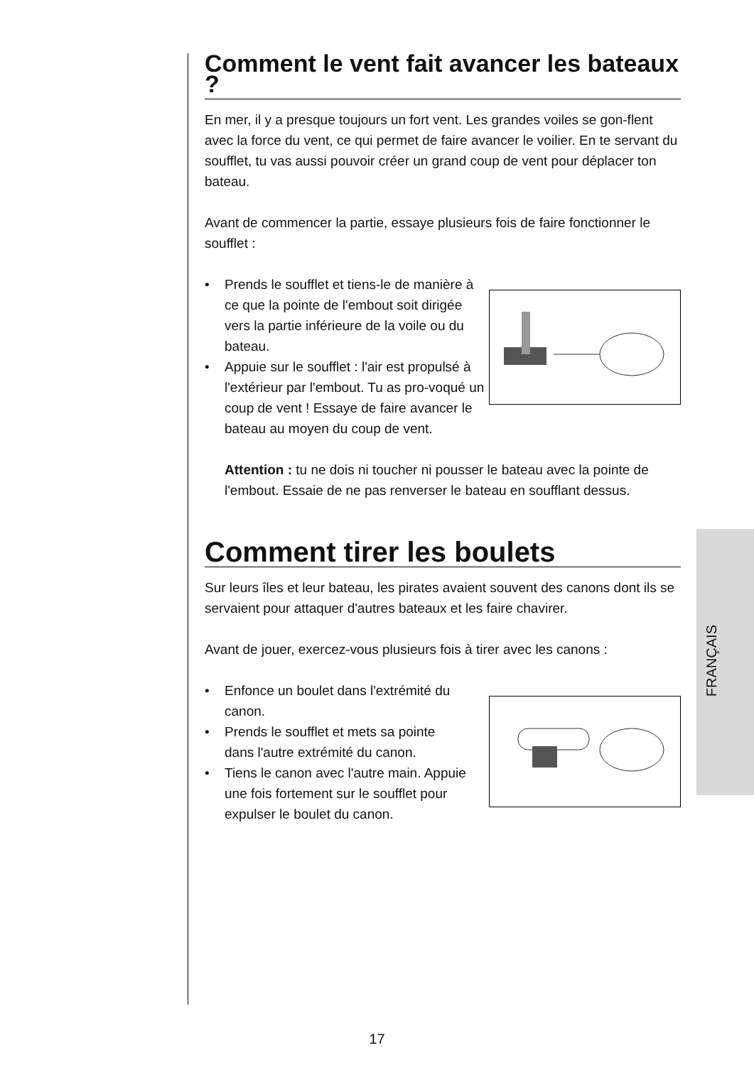Comment le vent fait avancer les bateaux ?
En mer, il y a presque toujours un fort vent. Les grandes voiles se gon-flent avec la force du vent, ce qui permet de faire avancer le voilier. En te servant du soufflet, tu vas aussi pouvoir créer un grand coup de vent pour déplacer ton bateau.
Avant de commencer la partie, essaye plusieurs fois de faire fonctionner le soufflet :
• Prends le soufflet et tiens-le de manière à ce que la pointe de l'embout soit dirigée vers la partie inférieure de la voile ou du bateau.
• Appuie sur le soufflet : l'air est propulsé à l'extérieur par l'embout. Tu as pro-voqué un coup de vent ! Essaye de faire avancer le bateau au moyen du coup de vent.
Attention : tu ne dois ni toucher ni pousser le bateau avec la pointe de l'embout. Essaie de ne pas renverser le bateau en soufflant dessus.
Comment tirer les boulets
Sur leurs îles et leur bateau, les pirates avaient souvent des canons dont ils se servaient pour attaquer d'autres bateaux et les faire chavirer.
Avant de jouer, exercez-vous plusieurs fois à tirer avec les canons :
• Enfonce un boulet dans l'extrémité du canon.
• Prends le soufflet et mets sa pointe dans l'autre extrémité du canon.
• Tiens le canon avec l'autre main. Appuie une fois fortement sur le soufflet pour expulser le boulet du canon.
FRANÇAIS
17